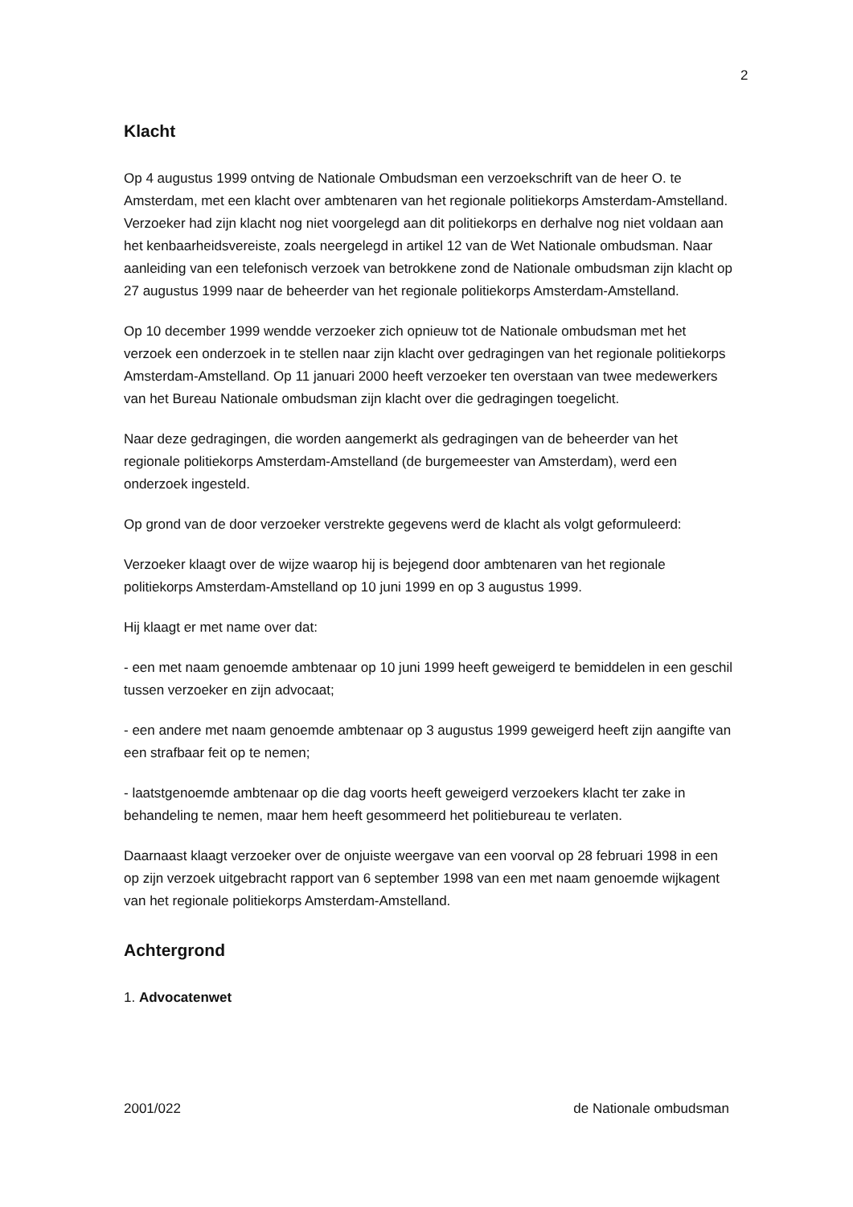2
Klacht
Op 4 augustus 1999 ontving de Nationale Ombudsman een verzoekschrift van de heer O. te Amsterdam, met een klacht over ambtenaren van het regionale politiekorps Amsterdam-Amstelland. Verzoeker had zijn klacht nog niet voorgelegd aan dit politiekorps en derhalve nog niet voldaan aan het kenbaarheidsvereiste, zoals neergelegd in artikel 12 van de Wet Nationale ombudsman. Naar aanleiding van een telefonisch verzoek van betrokkene zond de Nationale ombudsman zijn klacht op 27 augustus 1999 naar de beheerder van het regionale politiekorps Amsterdam-Amstelland.
Op 10 december 1999 wendde verzoeker zich opnieuw tot de Nationale ombudsman met het verzoek een onderzoek in te stellen naar zijn klacht over gedragingen van het regionale politiekorps Amsterdam-Amstelland. Op 11 januari 2000 heeft verzoeker ten overstaan van twee medewerkers van het Bureau Nationale ombudsman zijn klacht over die gedragingen toegelicht.
Naar deze gedragingen, die worden aangemerkt als gedragingen van de beheerder van het regionale politiekorps Amsterdam-Amstelland (de burgemeester van Amsterdam), werd een onderzoek ingesteld.
Op grond van de door verzoeker verstrekte gegevens werd de klacht als volgt geformuleerd:
Verzoeker klaagt over de wijze waarop hij is bejegend door ambtenaren van het regionale politiekorps Amsterdam-Amstelland op 10 juni 1999 en op 3 augustus 1999.
Hij klaagt er met name over dat:
- een met naam genoemde ambtenaar op 10 juni 1999 heeft geweigerd te bemiddelen in een geschil tussen verzoeker en zijn advocaat;
- een andere met naam genoemde ambtenaar op 3 augustus 1999 geweigerd heeft zijn aangifte van een strafbaar feit op te nemen;
- laatstgenoemde ambtenaar op die dag voorts heeft geweigerd verzoekers klacht ter zake in behandeling te nemen, maar hem heeft gesommeerd het politiebureau te verlaten.
Daarnaast klaagt verzoeker over de onjuiste weergave van een voorval op 28 februari 1998 in een op zijn verzoek uitgebracht rapport van 6 september 1998 van een met naam genoemde wijkagent van het regionale politiekorps Amsterdam-Amstelland.
Achtergrond
1. Advocatenwet
2001/022 de Nationale ombudsman